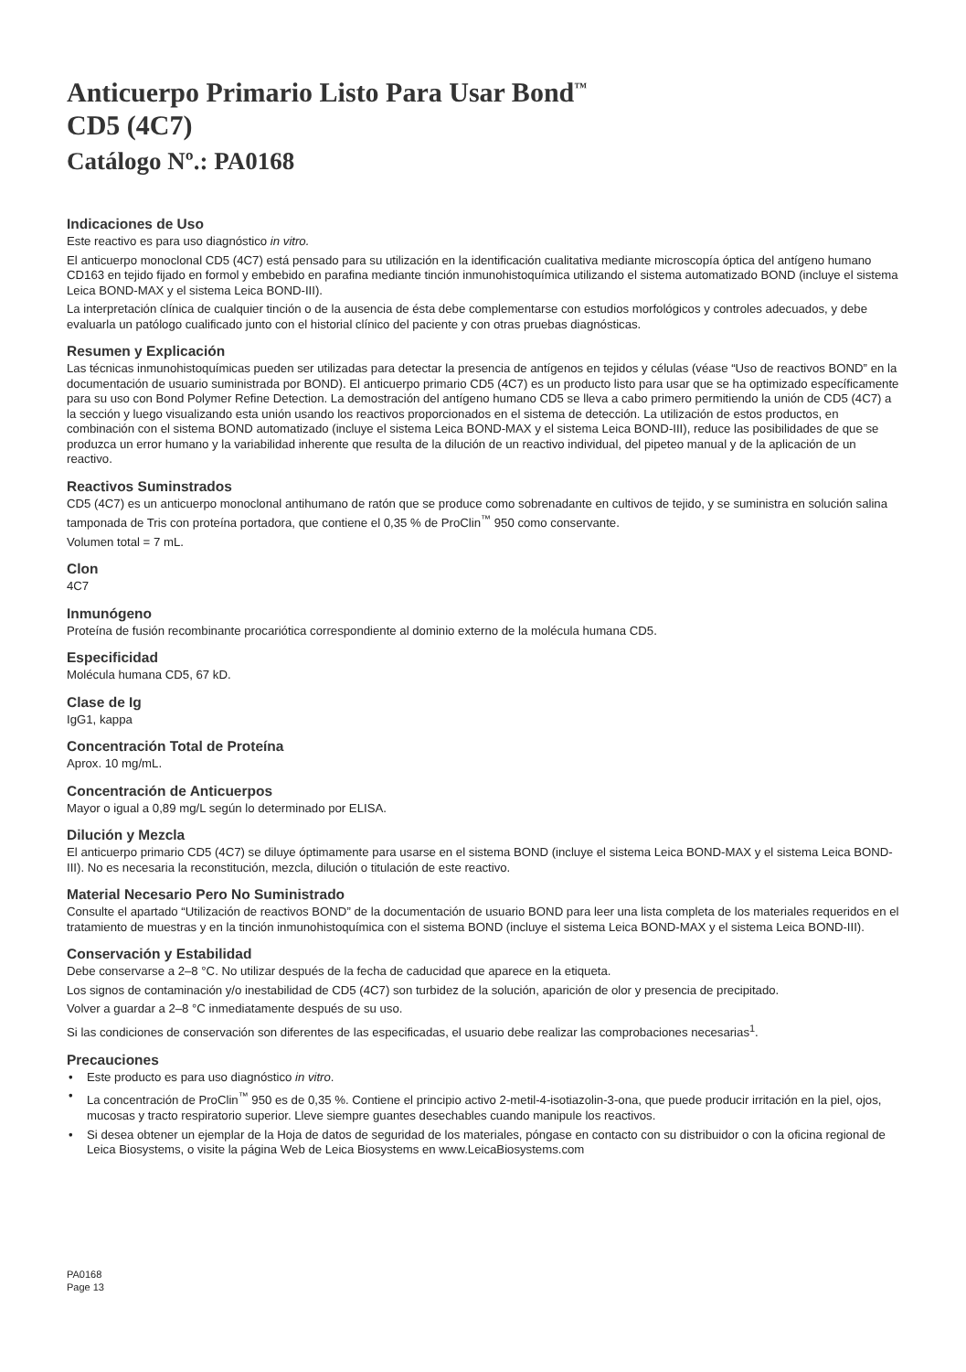Anticuerpo Primario Listo Para Usar Bond<sup>™</sup>
CD5 (4C7)
Catálogo Nº.: PA0168
Indicaciones de Uso
Este reactivo es para uso diagnóstico in vitro.
El anticuerpo monoclonal CD5 (4C7) está pensado para su utilización en la identificación cualitativa mediante microscopía óptica del antígeno humano CD163 en tejido fijado en formol y embebido en parafina mediante tinción inmunohistoquímica utilizando el sistema automatizado BOND (incluye el sistema Leica BOND-MAX y el sistema Leica BOND-III).
La interpretación clínica de cualquier tinción o de la ausencia de ésta debe complementarse con estudios morfológicos y controles adecuados, y debe evaluarla un patólogo cualificado junto con el historial clínico del paciente y con otras pruebas diagnósticas.
Resumen y Explicación
Las técnicas inmunohistoquímicas pueden ser utilizadas para detectar la presencia de antígenos en tejidos y células (véase “Uso de reactivos BOND” en la documentación de usuario suministrada por BOND). El anticuerpo primario CD5 (4C7) es un producto listo para usar que se ha optimizado específicamente para su uso con Bond Polymer Refine Detection. La demostración del antígeno humano CD5 se lleva a cabo primero permitiendo la unión de CD5 (4C7) a la sección y luego visualizando esta unión usando los reactivos proporcionados en el sistema de detección. La utilización de estos productos, en combinación con el sistema BOND automatizado (incluye el sistema Leica BOND-MAX y el sistema Leica BOND-III), reduce las posibilidades de que se produzca un error humano y la variabilidad inherente que resulta de la dilución de un reactivo individual, del pipeteo manual y de la aplicación de un reactivo.
Reactivos Suminstrados
CD5 (4C7) es un anticuerpo monoclonal antihumano de ratón que se produce como sobrenadante en cultivos de tejido, y se suministra en solución salina tamponada de Tris con proteína portadora, que contiene el 0,35 % de ProClin<sup>™</sup> 950 como conservante.
Volumen total = 7 mL.
Clon
4C7
Inmunógeno
Proteína de fusión recombinante procariótica correspondiente al dominio externo de la molécula humana CD5.
Especificidad
Molécula humana CD5, 67 kD.
Clase de Ig
IgG1, kappa
Concentración Total de Proteína
Aprox. 10 mg/mL.
Concentración de Anticuerpos
Mayor o igual a 0,89 mg/L según lo determinado por ELISA.
Dilución y Mezcla
El anticuerpo primario CD5 (4C7) se diluye óptimamente para usarse en el sistema BOND (incluye el sistema Leica BOND-MAX y el sistema Leica BOND-III). No es necesaria la reconstitución, mezcla, dilución o titulación de este reactivo.
Material Necesario Pero No Suministrado
Consulte el apartado “Utilización de reactivos BOND” de la documentación de usuario BOND para leer una lista completa de los materiales requeridos en el tratamiento de muestras y en la tinción inmunohistoquímica con el sistema BOND (incluye el sistema Leica BOND-MAX y el sistema Leica BOND-III).
Conservación y Estabilidad
Debe conservarse a 2–8 °C. No utilizar después de la fecha de caducidad que aparece en la etiqueta.
Los signos de contaminación y/o inestabilidad de CD5 (4C7) son turbidez de la solución, aparición de olor y presencia de precipitado.
Volver a guardar a 2–8 °C inmediatamente después de su uso.
Si las condiciones de conservación son diferentes de las especificadas, el usuario debe realizar las comprobaciones necesarias<sup>1</sup>.
Precauciones
• Este producto es para uso diagnóstico in vitro.
• La concentración de ProClin<sup>™</sup> 950 es de 0,35 %. Contiene el principio activo 2-metil-4-isotiazolin-3-ona, que puede producir irritación en la piel, ojos, mucosas y tracto respiratorio superior. Lleve siempre guantes desechables cuando manipule los reactivos.
• Si desea obtener un ejemplar de la Hoja de datos de seguridad de los materiales, póngase en contacto con su distribuidor o con la oficina regional de Leica Biosystems, o visite la página Web de Leica Biosystems en www.LeicaBiosystems.com
PA0168
Page 13